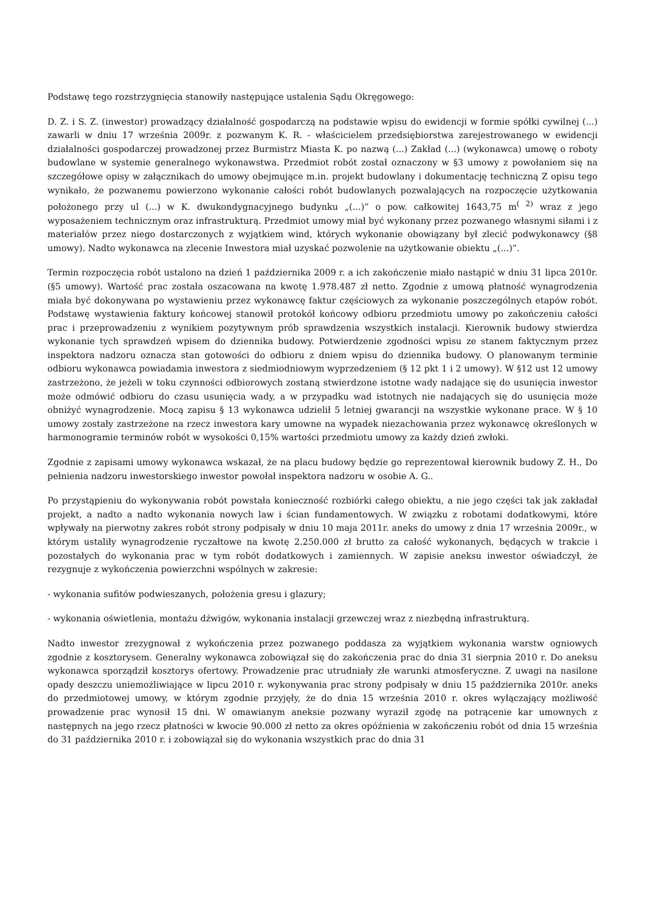Podstawę tego rozstrzygnięcia stanowiły następujące ustalenia Sądu Okręgowego:
D. Z. i S. Z. (inwestor) prowadzący działalność gospodarczą na podstawie wpisu do ewidencji w formie spółki cywilnej (...) zawarli w dniu 17 września 2009r. z pozwanym K. R. - właścicielem przedsiębiorstwa zarejestrowanego w ewidencji działalności gospodarczej prowadzonej przez Burmistrz Miasta K. po nazwą (...) Zakład (...) (wykonawca) umowę o roboty budowlane w systemie generalnego wykonawstwa. Przedmiot robót został oznaczony w §3 umowy z powołaniem się na szczegółowe opisy w załącznikach do umowy obejmujące m.in. projekt budowlany i dokumentację techniczną Z opisu tego wynikało, że pozwanemu powierzono wykonanie całości robót budowlanych pozwalających na rozpoczęcie użytkowania położonego przy ul (...) w K. dwukondygnacyjnego budynku „(...)” o pow. całkowitej 1643,75 m<sup>( 2)</sup> wraz z jego wyposażeniem technicznym oraz infrastrukturą. Przedmiot umowy miał być wykonany przez pozwanego własnymi siłami i z materiałów przez niego dostarczonych z wyjątkiem wind, których wykonanie obowiązany był zlecić podwykonawcy (§8 umowy). Nadto wykonawca na zlecenie Inwestora miał uzyskać pozwolenie na użytkowanie obiektu „(...)”.
Termin rozpoczęcia robót ustalono na dzień 1 października 2009 r. a ich zakończenie miało nastąpić w dniu 31 lipca 2010r. (§5 umowy). Wartość prac została oszacowana na kwotę 1.978.487 zł netto. Zgodnie z umową płatność wynagrodzenia miała być dokonywana po wystawieniu przez wykonawcę faktur częściowych za wykonanie poszczególnych etapów robót. Podstawę wystawienia faktury końcowej stanowił protokół końcowy odbioru przedmiotu umowy po zakończeniu całości prac i przeprowadzeniu z wynikiem pozytywnym prób sprawdzenia wszystkich instalacji. Kierownik budowy stwierdza wykonanie tych sprawdzeń wpisem do dziennika budowy. Potwierdzenie zgodności wpisu ze stanem faktycznym przez inspektora nadzoru oznacza stan gotowości do odbioru z dniem wpisu do dziennika budowy. O planowanym terminie odbioru wykonawca powiadamia inwestora z siedmiodniowym wyprzedzeniem (§ 12 pkt 1 i 2 umowy). W §12 ust 12 umowy zastrzeżono, że jeżeli w toku czynności odbiorowych zostaną stwierdzone istotne wady nadające się do usunięcia inwestor może odmówić odbioru do czasu usunięcia wady, a w przypadku wad istotnych nie nadających się do usunięcia może obniżyć wynagrodzenie. Mocą zapisu § 13 wykonawca udzielił 5 letniej gwarancji na wszystkie wykonane prace. W § 10 umowy zostały zastrzeżone na rzecz inwestora kary umowne na wypadek niezachowania przez wykonawcę określonych w harmonogramie terminów robót w wysokości 0,15% wartości przedmiotu umowy za każdy dzień zwłoki.
Zgodnie z zapisami umowy wykonawca wskazał, że na placu budowy będzie go reprezentował kierownik budowy Z. H., Do pełnienia nadzoru inwestorskiego inwestor powołał inspektora nadzoru w osobie A. G..
Po przystąpieniu do wykonywania robót powstała konieczność rozbiórki całego obiektu, a nie jego części tak jak zakładał projekt, a nadto a nadto wykonania nowych law i ścian fundamentowych. W związku z robotami dodatkowymi, które wpływały na pierwotny zakres robót strony podpisały w dniu 10 maja 2011r. aneks do umowy z dnia 17 września 2009r., w którym ustaliły wynagrodzenie ryczałtowe na kwotę 2.250.000 zł brutto za całość wykonanych, będących w trakcie i pozostałych do wykonania prac w tym robót dodatkowych i zamiennych. W zapisie aneksu inwestor oświadczył, że rezygnuje z wykończenia powierzchni wspólnych w zakresie:
- wykonania sufitów podwieszanych, położenia gresu i glazury;
- wykonania oświetlenia, montażu dźwigów, wykonania instalacji grzewczej wraz z niezbędną infrastrukturą.
Nadto inwestor zrezygnował z wykończenia przez pozwanego poddasza za wyjątkiem wykonania warstw ogniowych zgodnie z kosztorysem. Generalny wykonawca zobowiązał się do zakończenia prac do dnia 31 sierpnia 2010 r. Do aneksu wykonawca sporządził kosztorys ofertowy. Prowadzenie prac utrudniały złe warunki atmosferyczne. Z uwagi na nasilone opady deszczu uniemożliwiające w lipcu 2010 r. wykonywania prac strony podpisały w dniu 15 października 2010r. aneks do przedmiotowej umowy, w którym zgodnie przyjęły, że do dnia 15 września 2010 r. okres wyłączający możliwość prowadzenie prac wynosił 15 dni. W omawianym aneksie pozwany wyraził zgodę na potrącenie kar umownych z następnych na jego rzecz płatności w kwocie 90.000 zł netto za okres opóźnienia w zakończeniu robót od dnia 15 września do 31 października 2010 r. i zobowiązał się do wykonania wszystkich prac do dnia 31